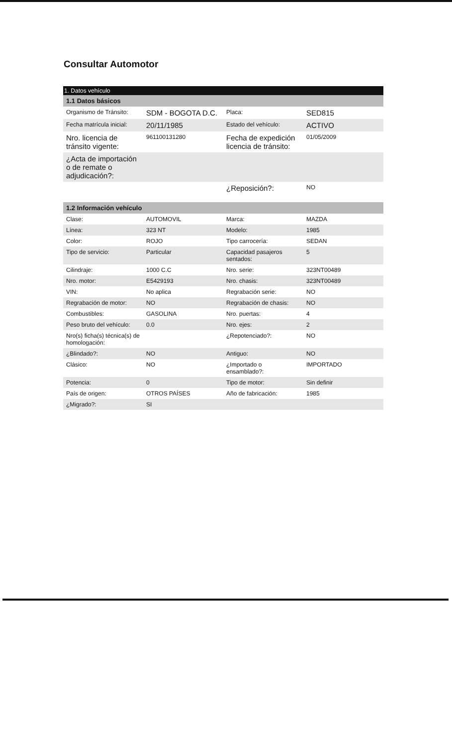Consultar Automotor
| 1. Datos vehículo | | | |
| 1.1 Datos básicos | | | |
| Organismo de Tránsito: | SDM - BOGOTA D.C. | Placa: | SED815 |
| Fecha matrícula inicial: | 20/11/1985 | Estado del vehículo: | ACTIVO |
| Nro. licencia de tránsito vigente: | 961100131280 | Fecha de expedición licencia de tránsito: | 01/05/2009 |
| ¿Acta de importación o de remate o adjudicación?: | | | |
| | | ¿Reposición?: | NO |
| 1.2 Información vehículo | | | |
| Clase: | AUTOMOVIL | Marca: | MAZDA |
| Línea: | 323 NT | Modelo: | 1985 |
| Color: | ROJO | Tipo carrocería: | SEDAN |
| Tipo de servicio: | Particular | Capacidad pasajeros sentados: | 5 |
| Cilindraje: | 1000 C.C | Nro. serie: | 323NT00489 |
| Nro. motor: | E5429193 | Nro. chasis: | 323NT00489 |
| VIN: | No aplica | Regrabación serie: | NO |
| Regrabación de motor: | NO | Regrabación de chasis: | NO |
| Combustibles: | GASOLINA | Nro. puertas: | 4 |
| Peso bruto del vehículo: | 0.0 | Nro. ejes: | 2 |
| Nro(s) ficha(s) técnica(s) de homologación: | | ¿Repotenciado?: | NO |
| ¿Blindado?: | NO | Antiguo: | NO |
| Clásico: | NO | ¿Importado o ensamblado?: | IMPORTADO |
| Potencia: | 0 | Tipo de motor: | Sin definir |
| País de origen: | OTROS PAÍSES | Año de fabricación: | 1985 |
| ¿Migrado?: | SI | | |